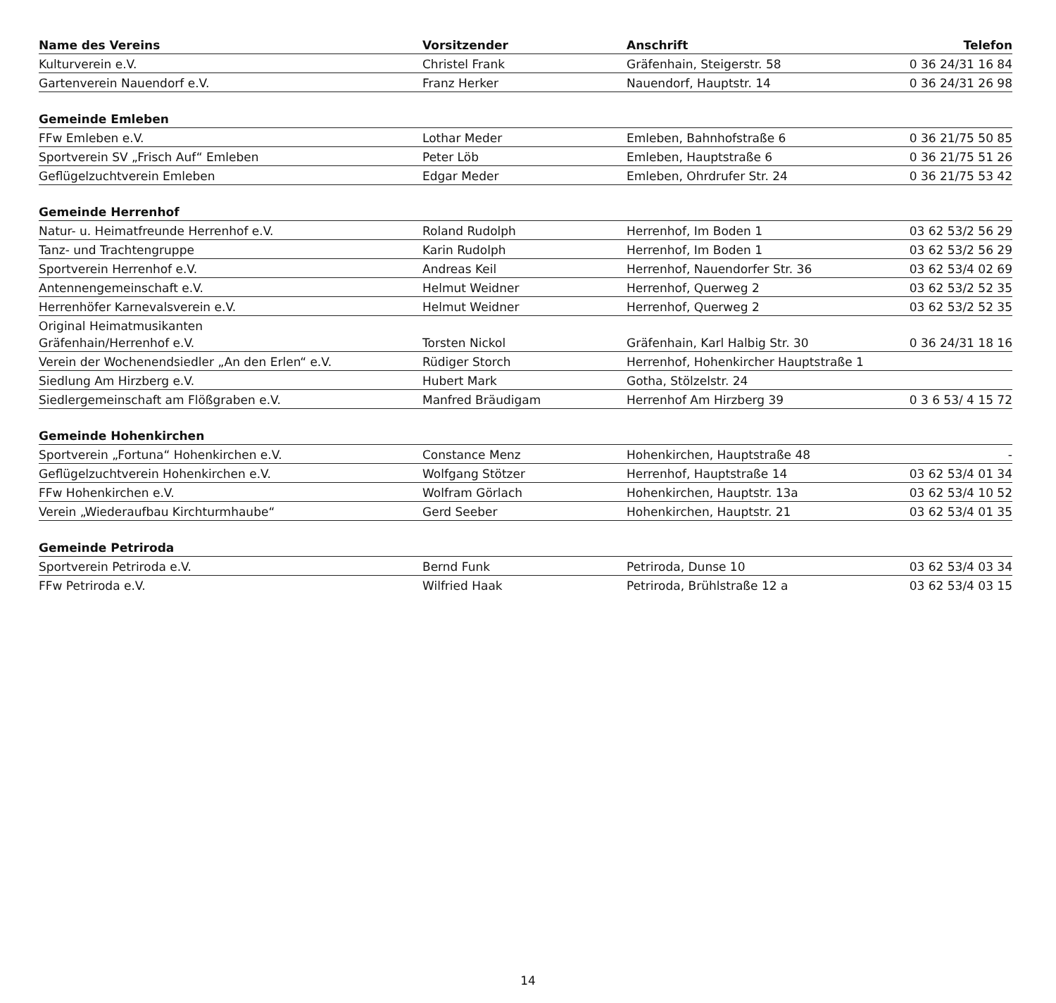| Name des Vereins | Vorsitzender | Anschrift | Telefon |
| --- | --- | --- | --- |
| Kulturverein e.V. | Christel Frank | Gräfenhain, Steigerstr. 58 | 0 36 24/31 16 84 |
| Gartenverein Nauendorf e.V. | Franz Herker | Nauendorf, Hauptstr. 14 | 0 36 24/31 26 98 |
| Gemeinde Emleben | | | |
| FFw Emleben e.V. | Lothar Meder | Emleben, Bahnhofstraße 6 | 0 36 21/75 50 85 |
| Sportverein SV „Frisch Auf“ Emleben | Peter Löb | Emleben, Hauptstraße 6 | 0 36 21/75 51 26 |
| Geflügelzuchtverein Emleben | Edgar Meder | Emleben, Ohrdrufer Str. 24 | 0 36 21/75 53 42 |
| Gemeinde Herrenhof | | | |
| Natur- u. Heimatfreunde Herrenhof e.V. | Roland Rudolph | Herrenhof, Im Boden 1 | 03 62 53/2 56 29 |
| Tanz- und Trachtengruppe | Karin Rudolph | Herrenhof, Im Boden 1 | 03 62 53/2 56 29 |
| Sportverein Herrenhof e.V. | Andreas Keil | Herrenhof, Nauendorfer Str. 36 | 03 62 53/4 02 69 |
| Antennengemeinschaft e.V. | Helmut Weidner | Herrenhof, Querweg 2 | 03 62 53/2 52 35 |
| Herrenhöfer Karnevalsverein e.V. | Helmut Weidner | Herrenhof, Querweg 2 | 03 62 53/2 52 35 |
| Original Heimatmusikanten Gräfenhain/Herrenhof e.V. | Torsten Nickol | Gräfenhain, Karl Halbig Str. 30 | 0 36 24/31 18 16 |
| Verein der Wochenendsiedler „An den Erlen“ e.V. | Rüdiger Storch | Herrenhof, Hohenkircher Hauptstraße 1 | |
| Siedlung Am Hirzberg e.V. | Hubert Mark | Gotha, Stölzelstr. 24 | |
| Siedlergemeinschaft am Flößgraben e.V. | Manfred Bräudigam | Herrenhof Am Hirzberg 39 | 0 3 6 53/ 4 15 72 |
| Gemeinde Hohenkirchen | | | |
| Sportverein „Fortuna“ Hohenkirchen e.V. | Constance Menz | Hohenkirchen, Hauptstraße 48 | - |
| Geflügelzuchtverein Hohenkirchen e.V. | Wolfgang Stötzer | Herrenhof, Hauptstraße 14 | 03 62 53/4 01 34 |
| FFw Hohenkirchen e.V. | Wolfram Görlach | Hohenkirchen, Hauptstr. 13a | 03 62 53/4 10 52 |
| Verein „Wiederaufbau Kirchturmhaube“ | Gerd Seeber | Hohenkirchen, Hauptstr. 21 | 03 62 53/4 01 35 |
| Gemeinde Petriroda | | | |
| Sportverein Petriroda e.V. | Bernd Funk | Petriroda, Dunse 10 | 03 62 53/4 03 34 |
| FFw Petriroda e.V. | Wilfried Haak | Petriroda, Brühlstraße 12 a | 03 62 53/4 03 15 |
14